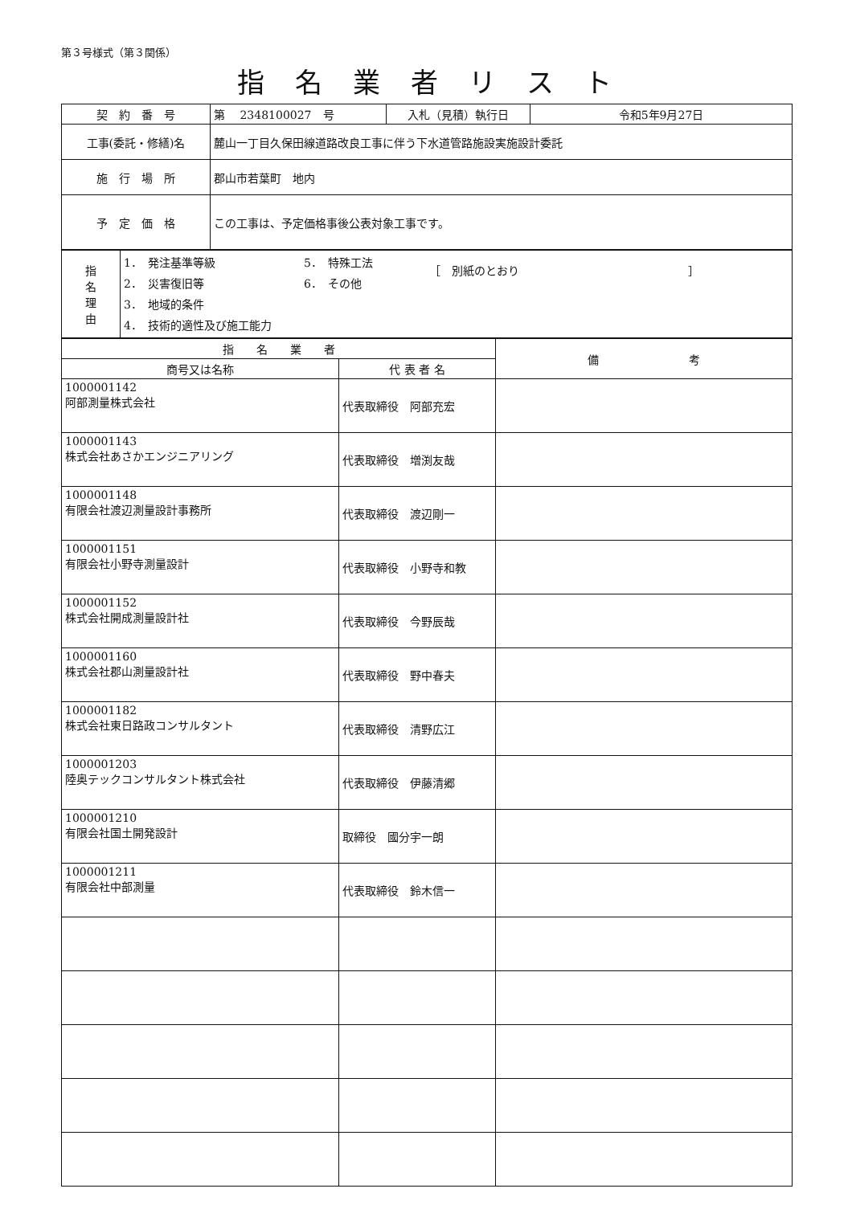第３号様式（第３関係）
指名業者リスト
| 契 約 番 号 | 第 2348100027 号 | 入札（見積）執行日 | 令和5年9月27日 |
| 工事(委託・修繕)名 | 麓山一丁目久保田線道路改良工事に伴う下水道管路施設実施設計委託 | | |
| 施 行 場 所 | 郡山市若葉町 地内 | | |
| 予 定 価 格 | この工事は、予定価格事後公表対象工事です。 | | |
| 指 名 理 由 | 1． 発注基準等級 2． 災害復旧等 3． 地域的条件 4． 技術的適性及び施工能力 5． 特殊工法 6． その他 ［ 別紙のとおり ］ |
| 指 名 業 者 | | 備 考 |
| --- | --- | --- |
| 商号又は名称 | 代 表 者 名 | |
| 1000001142 阿部測量株式会社 | 代表取締役 阿部充宏 | |
| 1000001143 株式会社あさかエンジニアリング | 代表取締役 増渕友哉 | |
| 1000001148 有限会社渡辺測量設計事務所 | 代表取締役 渡辺剛一 | |
| 1000001151 有限会社小野寺測量設計 | 代表取締役 小野寺和教 | |
| 1000001152 株式会社開成測量設計社 | 代表取締役 今野辰哉 | |
| 1000001160 株式会社郡山測量設計社 | 代表取締役 野中春夫 | |
| 1000001182 株式会社東日路政コンサルタント | 代表取締役 清野広江 | |
| 1000001203 陸奥テックコンサルタント株式会社 | 代表取締役 伊藤清郷 | |
| 1000001210 有限会社国土開発設計 | 取締役 國分宇一朗 | |
| 1000001211 有限会社中部測量 | 代表取締役 鈴木信一 | |